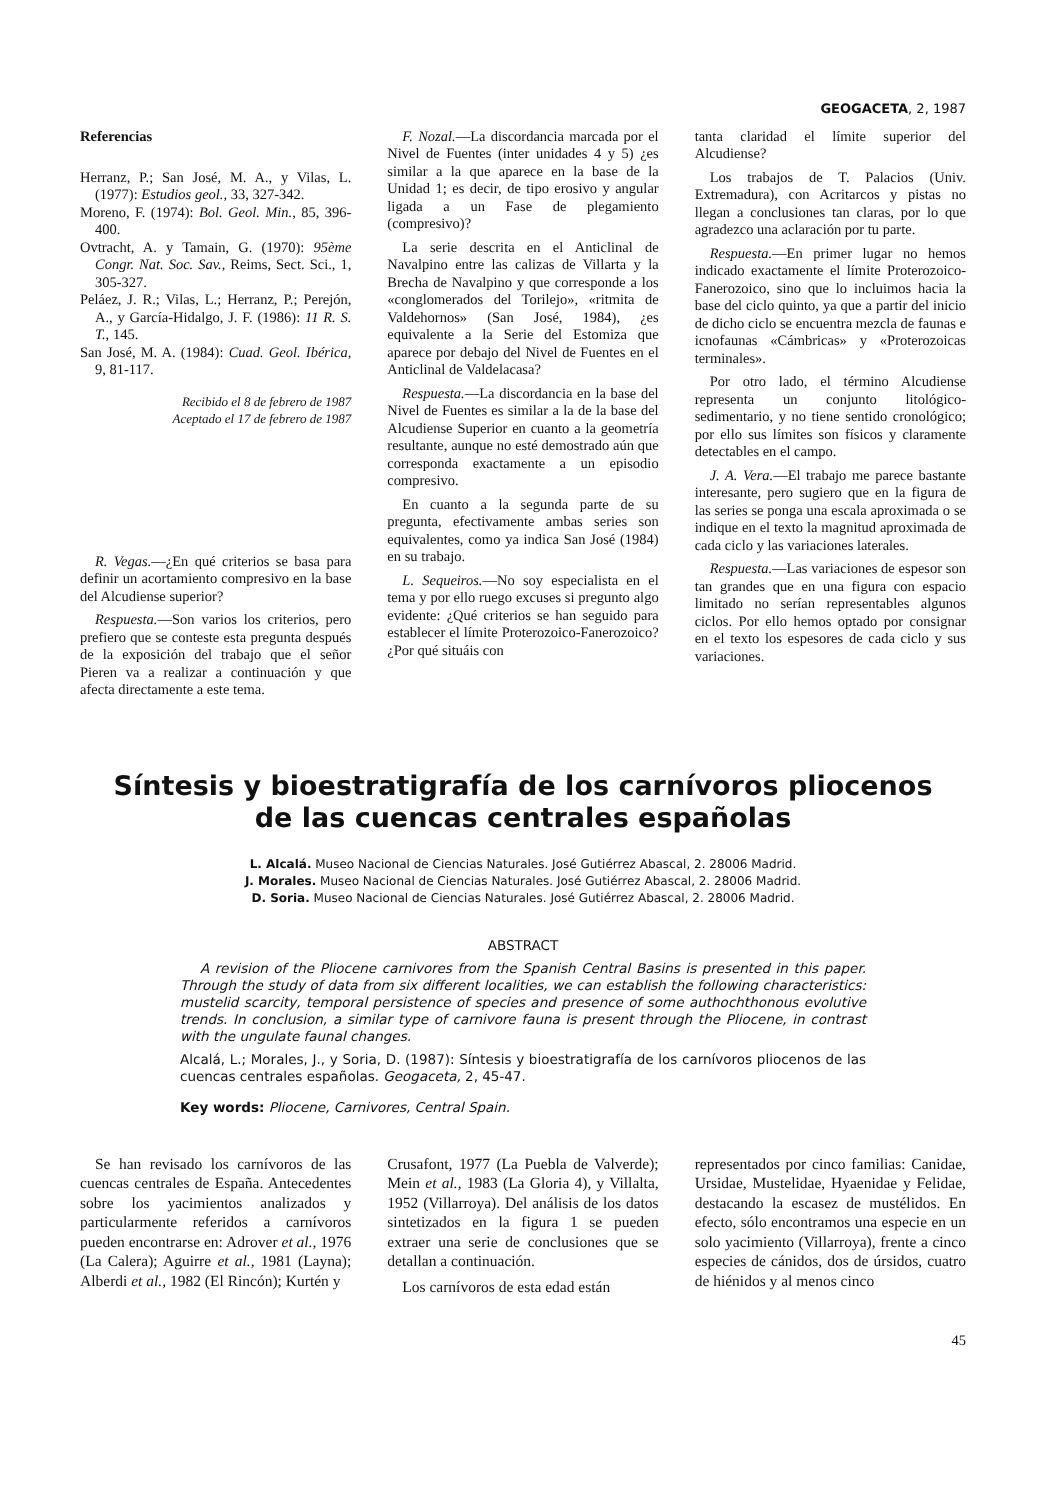GEOGACETA, 2, 1987
Referencias
Herranz, P.; San José, M. A., y Vilas, L. (1977): Estudios geol., 33, 327-342.
Moreno, F. (1974): Bol. Geol. Min., 85, 396-400.
Ovtracht, A. y Tamain, G. (1970): 95ème Congr. Nat. Soc. Sav., Reims, Sect. Sci., 1, 305-327.
Peláez, J. R.; Vilas, L.; Herranz, P.; Perejón, A., y García-Hidalgo, J. F. (1986): 11 R. S. T., 145.
San José, M. A. (1984): Cuad. Geol. Ibérica, 9, 81-117.
Recibido el 8 de febrero de 1987
Aceptado el 17 de febrero de 1987
R. Vegas.—¿En qué criterios se basa para definir un acortamiento compresivo en la base del Alcudiense superior?
Respuesta.—Son varios los criterios, pero prefiero que se conteste esta pregunta después de la exposición del trabajo que el señor Pieren va a realizar a continuación y que afecta directamente a este tema.
F. Nozal.—La discordancia marcada por el Nivel de Fuentes (inter unidades 4 y 5) ¿es similar a la que aparece en la base de la Unidad 1; es decir, de tipo erosivo y angular ligada a un Fase de plegamiento (compresivo)?
La serie descrita en el Anticlinal de Navalpino entre las calizas de Villarta y la Brecha de Navalpino y que corresponde a los «conglomerados del Torilejo», «ritmita de Valdehornos» (San José, 1984), ¿es equivalente a la Serie del Estomiza que aparece por debajo del Nivel de Fuentes en el Anticlinal de Valdelacasa?
Respuesta.—La discordancia en la base del Nivel de Fuentes es similar a la de la base del Alcudiense Superior en cuanto a la geometría resultante, aunque no esté demostrado aún que corresponda exactamente a un episodio compresivo.
En cuanto a la segunda parte de su pregunta, efectivamente ambas series son equivalentes, como ya indica San José (1984) en su trabajo.
L. Sequeiros.—No soy especialista en el tema y por ello ruego excuses si pregunto algo evidente: ¿Qué criterios se han seguido para establecer el límite Proterozoico-Fanerozoico? ¿Por qué situáis con
tanta claridad el límite superior del Alcudiense?
Los trabajos de T. Palacios (Univ. Extremadura), con Acritarcos y pistas no llegan a conclusiones tan claras, por lo que agradezco una aclaración por tu parte.
Respuesta.—En primer lugar no hemos indicado exactamente el límite Proterozoico-Fanerozoico, sino que lo incluimos hacia la base del ciclo quinto, ya que a partir del inicio de dicho ciclo se encuentra mezcla de faunas e icnofaunas «Cámbricas» y «Proterozoicas terminales».
Por otro lado, el término Alcudiense representa un conjunto litológico-sedimentario, y no tiene sentido cronológico; por ello sus límites son físicos y claramente detectables en el campo.
J. A. Vera.—El trabajo me parece bastante interesante, pero sugiero que en la figura de las series se ponga una escala aproximada o se indique en el texto la magnitud aproximada de cada ciclo y las variaciones laterales.
Respuesta.—Las variaciones de espesor son tan grandes que en una figura con espacio limitado no serían representables algunos ciclos. Por ello hemos optado por consignar en el texto los espesores de cada ciclo y sus variaciones.
Síntesis y bioestratigrafía de los carnívoros pliocenos
de las cuencas centrales españolas
L. Alcalá. Museo Nacional de Ciencias Naturales. José Gutiérrez Abascal, 2. 28006 Madrid.
J. Morales. Museo Nacional de Ciencias Naturales. José Gutiérrez Abascal, 2. 28006 Madrid.
D. Soria. Museo Nacional de Ciencias Naturales. José Gutiérrez Abascal, 2. 28006 Madrid.
ABSTRACT
A revision of the Pliocene carnivores from the Spanish Central Basins is presented in this paper. Through the study of data from six different localities, we can establish the following characteristics: mustelid scarcity, temporal persistence of species and presence of some authochthonous evolutive trends. In conclusion, a similar type of carnivore fauna is present through the Pliocene, in contrast with the ungulate faunal changes.
Alcalá, L.; Morales, J., y Soria, D. (1987): Síntesis y bioestratigrafía de los carnívoros pliocenos de las cuencas centrales españolas. Geogaceta, 2, 45-47.
Key words: Pliocene, Carnivores, Central Spain.
Se han revisado los carnívoros de las cuencas centrales de España. Antecedentes sobre los yacimientos analizados y particularmente referidos a carnívoros pueden encontrarse en: Adrover et al., 1976 (La Calera); Aguirre et al., 1981 (Layna); Alberdi et al., 1982 (El Rincón); Kurtén y
Crusafont, 1977 (La Puebla de Valverde); Mein et al., 1983 (La Gloria 4), y Villalta, 1952 (Villarroya). Del análisis de los datos sintetizados en la figura 1 se pueden extraer una serie de conclusiones que se detallan a continuación.
Los carnívoros de esta edad están
representados por cinco familias: Canidae, Ursidae, Mustelidae, Hyaenidae y Felidae, destacando la escasez de mustélidos. En efecto, sólo encontramos una especie en un solo yacimiento (Villarroya), frente a cinco especies de cánidos, dos de úrsidos, cuatro de hiénidos y al menos cinco
45